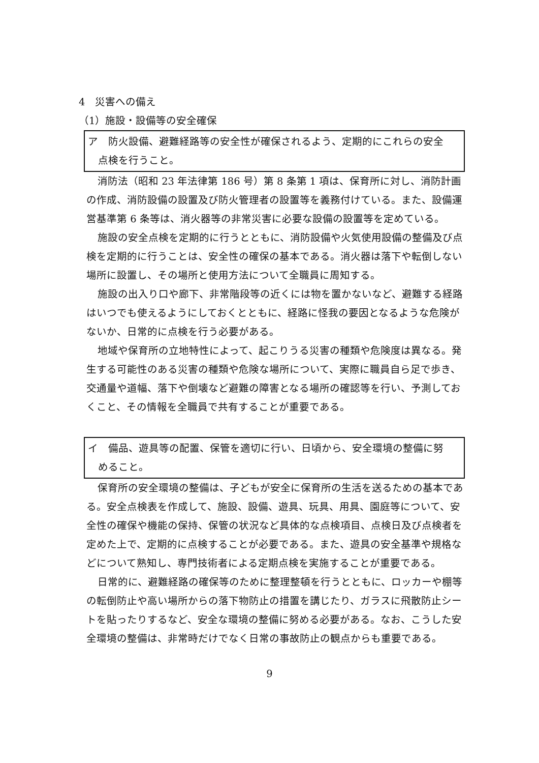4　災害への備え
（1）施設・設備等の安全確保
ア　防火設備、避難経路等の安全性が確保されるよう、定期的にこれらの安全
点検を行うこと。
消防法（昭和 23 年法律第 186 号）第 8 条第 1 項は、保育所に対し、消防計画の作成、消防設備の設置及び防火管理者の設置等を義務付けている。また、設備運営基準第 6 条等は、消火器等の非常災害に必要な設備の設置等を定めている。
施設の安全点検を定期的に行うとともに、消防設備や火気使用設備の整備及び点検を定期的に行うことは、安全性の確保の基本である。消火器は落下や転倒しない場所に設置し、その場所と使用方法について全職員に周知する。
施設の出入り口や廊下、非常階段等の近くには物を置かないなど、避難する経路はいつでも使えるようにしておくとともに、経路に怪我の要因となるような危険がないか、日常的に点検を行う必要がある。
地域や保育所の立地特性によって、起こりうる災害の種類や危険度は異なる。発生する可能性のある災害の種類や危険な場所について、実際に職員自ら足で歩き、交通量や道幅、落下や倒壊など避難の障害となる場所の確認等を行い、予測しておくこと、その情報を全職員で共有することが重要である。
イ　備品、遊具等の配置、保管を適切に行い、日頃から、安全環境の整備に努
めること。
保育所の安全環境の整備は、子どもが安全に保育所の生活を送るための基本である。安全点検表を作成して、施設、設備、遊具、玩具、用具、園庭等について、安全性の確保や機能の保持、保管の状況など具体的な点検項目、点検日及び点検者を定めた上で、定期的に点検することが必要である。また、遊具の安全基準や規格などについて熟知し、専門技術者による定期点検を実施することが重要である。
日常的に、避難経路の確保等のために整理整頓を行うとともに、ロッカーや棚等の転倒防止や高い場所からの落下物防止の措置を講じたり、ガラスに飛散防止シートを貼ったりするなど、安全な環境の整備に努める必要がある。なお、こうした安全環境の整備は、非常時だけでなく日常の事故防止の観点からも重要である。
9